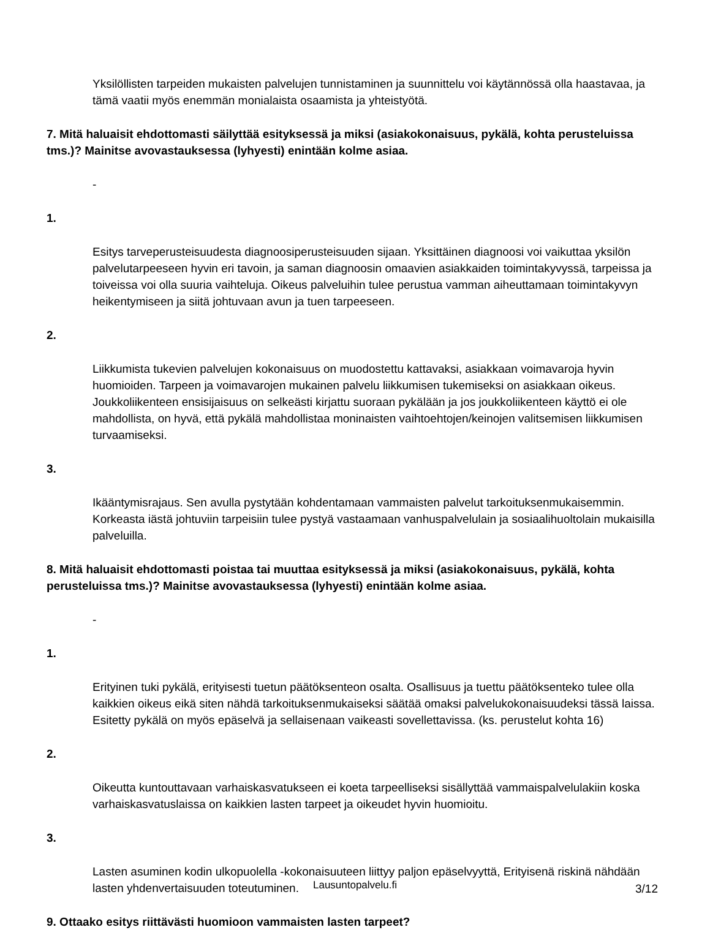Yksilöllisten tarpeiden mukaisten palvelujen tunnistaminen ja suunnittelu voi käytännössä olla haastavaa, ja tämä vaatii myös enemmän monialaista osaamista ja yhteistyötä.
7. Mitä haluaisit ehdottomasti säilyttää esityksessä ja miksi (asiakokonaisuus, pykälä, kohta perusteluissa tms.)? Mainitse avovastauksessa (lyhyesti) enintään kolme asiaa.
-
1.
Esitys tarveperusteisuudesta diagnoosiperusteisuuden sijaan. Yksittäinen diagnoosi voi vaikuttaa yksilön palvelutarpeeseen hyvin eri tavoin, ja saman diagnoosin omaavien asiakkaiden toimintakyvyssä, tarpeissa ja toiveissa voi olla suuria vaihteluja. Oikeus palveluihin tulee perustua vamman aiheuttamaan toimintakyvyn heikentymiseen ja siitä johtuvaan avun ja tuen tarpeeseen.
2.
Liikkumista tukevien palvelujen kokonaisuus on muodostettu kattavaksi, asiakkaan voimavaroja hyvin huomioiden. Tarpeen ja voimavarojen mukainen palvelu liikkumisen tukemiseksi on asiakkaan oikeus. Joukkoliikenteen ensisijaisuus on selkeästi kirjattu suoraan pykälään ja jos joukkoliikenteen käyttö ei ole mahdollista, on hyvä, että pykälä mahdollistaa moninaisten vaihtoehtojen/keinojen valitsemisen liikkumisen turvaamiseksi.
3.
Ikääntymisrajaus. Sen avulla pystytään kohdentamaan vammaisten palvelut tarkoituksenmukaisemmin. Korkeasta iästä johtuviin tarpeisiin tulee pystyä vastaamaan vanhuspalvelulain ja sosiaalihuoltolain mukaisilla palveluilla.
8. Mitä haluaisit ehdottomasti poistaa tai muuttaa esityksessä ja miksi (asiakokonaisuus, pykälä, kohta perusteluissa tms.)? Mainitse avovastauksessa (lyhyesti) enintään kolme asiaa.
-
1.
Erityinen tuki pykälä, erityisesti tuetun päätöksenteon osalta. Osallisuus ja tuettu päätöksenteko tulee olla kaikkien oikeus eikä siten nähdä tarkoituksenmukaiseksi säätää omaksi palvelukokonaisuudeksi tässä laissa. Esitetty pykälä on myös epäselvä ja sellaisenaan vaikeasti sovellettavissa. (ks. perustelut kohta 16)
2.
Oikeutta kuntouttavaan varhaiskasvatukseen ei koeta tarpeelliseksi sisällyttää vammaispalvelulakiin koska varhaiskasvatuslaissa on kaikkien lasten tarpeet ja oikeudet hyvin huomioitu.
3.
Lasten asuminen kodin ulkopuolella -kokonaisuuteen liittyy paljon epäselvyyttä, Erityisenä riskinä nähdään lasten yhdenvertaisuuden toteutuminen.
9. Ottaako esitys riittävästi huomioon vammaisten lasten tarpeet?
Lausuntopalvelu.fi
3/12